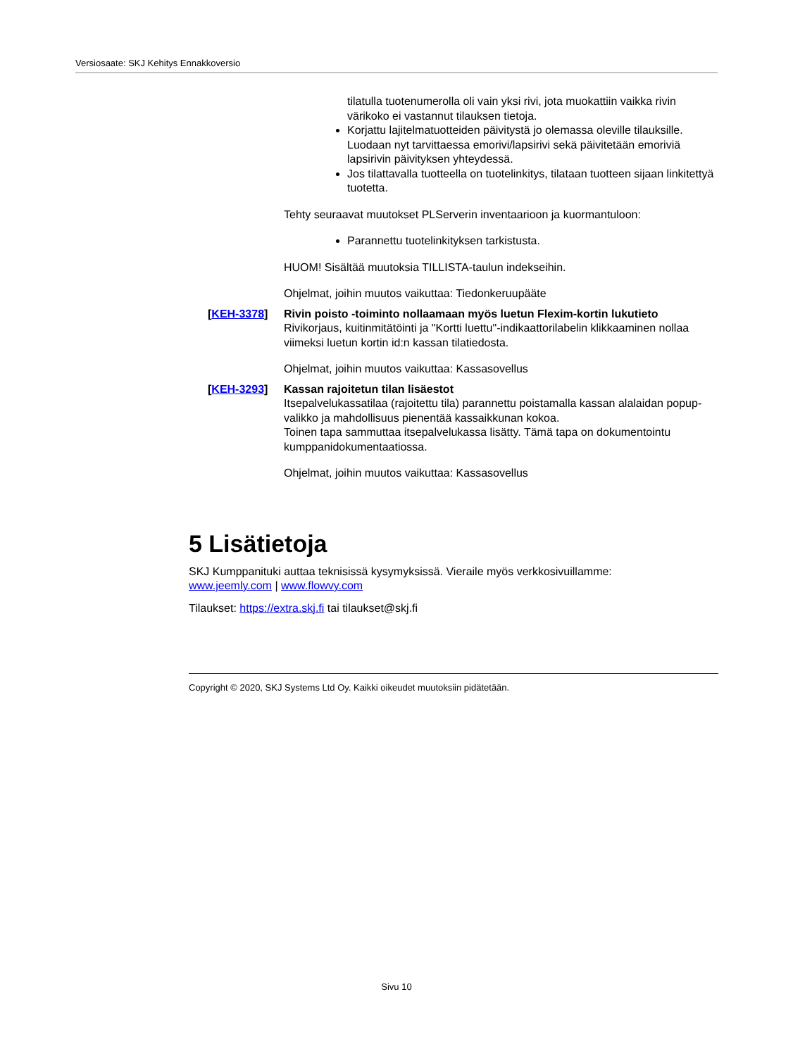Versiosaate: SKJ Kehitys Ennakkoversio
tilatulla tuotenumerolla oli vain yksi rivi, jota muokattiin vaikka rivin värikoko ei vastannut tilauksen tietoja.
Korjattu lajitelmatuotteiden päivitystä jo olemassa oleville tilauksille. Luodaan nyt tarvittaessa emorivi/lapsirivi sekä päivitetään emoriviä lapsirivin päivityksen yhteydessä.
Jos tilattavalla tuotteella on tuotelinkitys, tilataan tuotteen sijaan linkitettyä tuotetta.
Tehty seuraavat muutokset PLServerin inventaarioon ja kuormantuloon:
Parannettu tuotelinkityksen tarkistusta.
HUOM! Sisältää muutoksia TILLISTA-taulun indekseihin.
Ohjelmat, joihin muutos vaikuttaa: Tiedonkeruupääte
[KEH-3378] Rivin poisto -toiminto nollaamaan myös luetun Flexim-kortin lukutieto
Rivikorjaus, kuitinmitätöinti ja "Kortti luettu"-indikaattorilabelin klikkaaminen nollaa viimeksi luetun kortin id:n kassan tilatiedosta.
Ohjelmat, joihin muutos vaikuttaa: Kassasovellus
[KEH-3293] Kassan rajoitetun tilan lisäestot
Itsepalvelukassatilaa (rajoitettu tila) parannettu poistamalla kassan alalaidan popup-valikko ja mahdollisuus pienentää kassaikkunan kokoa.
Toinen tapa sammuttaa itsepalvelukassa lisätty. Tämä tapa on dokumentointu kumppanidokumentaatiossa.
Ohjelmat, joihin muutos vaikuttaa: Kassasovellus
5 Lisätietoja
SKJ Kumppanituki auttaa teknisissä kysymyksissä. Vieraile myös verkkosivuillamme:
www.jeemly.com | www.flowvy.com
Tilaukset: https://extra.skj.fi tai tilaukset@skj.fi
Copyright © 2020, SKJ Systems Ltd Oy. Kaikki oikeudet muutoksiin pidätetään.
Sivu 10